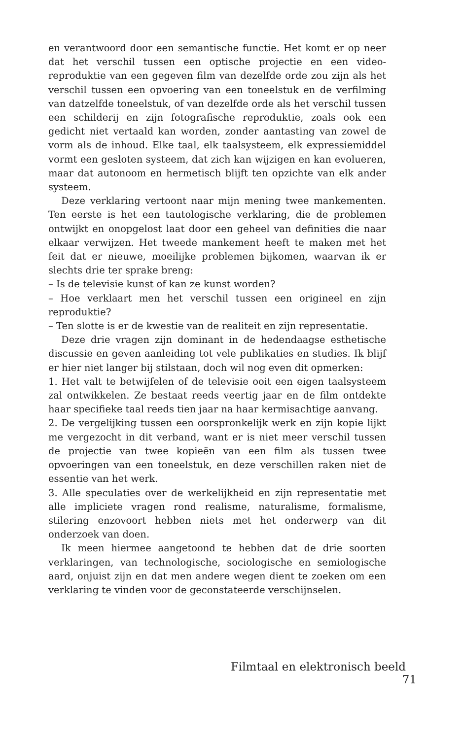en verantwoord door een semantische functie. Het komt er op neer dat het verschil tussen een optische projectie en een video-reproduktie van een gegeven film van dezelfde orde zou zijn als het verschil tussen een opvoering van een toneelstuk en de verfilming van datzelfde toneelstuk, of van dezelfde orde als het verschil tussen een schilderij en zijn fotografische reproduktie, zoals ook een gedicht niet vertaald kan worden, zonder aantasting van zowel de vorm als de inhoud. Elke taal, elk taalsysteem, elk expressiemiddel vormt een gesloten systeem, dat zich kan wijzigen en kan evolueren, maar dat autonoom en hermetisch blijft ten opzichte van elk ander systeem.
Deze verklaring vertoont naar mijn mening twee mankementen. Ten eerste is het een tautologische verklaring, die de problemen ontwijkt en onopgelost laat door een geheel van definities die naar elkaar verwijzen. Het tweede mankement heeft te maken met het feit dat er nieuwe, moeilijke problemen bijkomen, waarvan ik er slechts drie ter sprake breng:
– Is de televisie kunst of kan ze kunst worden?
– Hoe verklaart men het verschil tussen een origineel en zijn reproduktie?
– Ten slotte is er de kwestie van de realiteit en zijn representatie.
Deze drie vragen zijn dominant in de hedendaagse esthetische discussie en geven aanleiding tot vele publikaties en studies. Ik blijf er hier niet langer bij stilstaan, doch wil nog even dit opmerken:
1. Het valt te betwijfelen of de televisie ooit een eigen taalsysteem zal ontwikkelen. Ze bestaat reeds veertig jaar en de film ontdekte haar specifieke taal reeds tien jaar na haar kermisachtige aanvang.
2. De vergelijking tussen een oorspronkelijk werk en zijn kopie lijkt me vergezocht in dit verband, want er is niet meer verschil tussen de projectie van twee kopieën van een film als tussen twee opvoeringen van een toneelstuk, en deze verschillen raken niet de essentie van het werk.
3. Alle speculaties over de werkelijkheid en zijn representatie met alle impliciete vragen rond realisme, naturalisme, formalisme, stilering enzovoort hebben niets met het onderwerp van dit onderzoek van doen.
Ik meen hiermee aangetoond te hebben dat de drie soorten verklaringen, van technologische, sociologische en semiologische aard, onjuist zijn en dat men andere wegen dient te zoeken om een verklaring te vinden voor de geconstateerde verschijnselen.
Filmtaal en elektronisch beeld 71